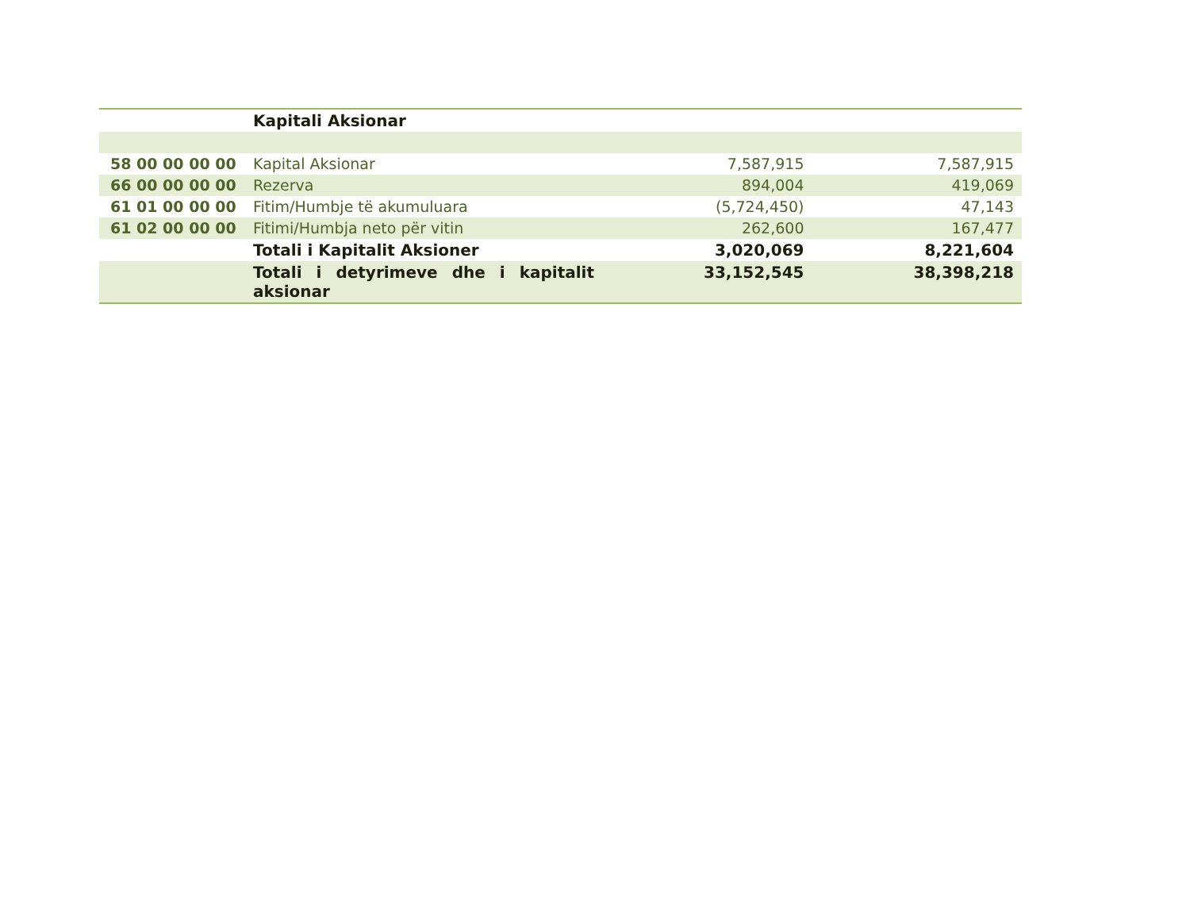| | Kapitali Aksionar | | |
| 58 00 00 00 00 | Kapital Aksionar | 7,587,915 | 7,587,915 |
| 66 00 00 00 00 | Rezerva | 894,004 | 419,069 |
| 61 01 00 00 00 | Fitim/Humbje të akumuluara | (5,724,450) | 47,143 |
| 61 02 00 00 00 | Fitimi/Humbja neto për vitin | 262,600 | 167,477 |
| | Totali i Kapitalit Aksioner | 3,020,069 | 8,221,604 |
| | Totali i detyrimeve dhe i kapitalit aksionar | 33,152,545 | 38,398,218 |